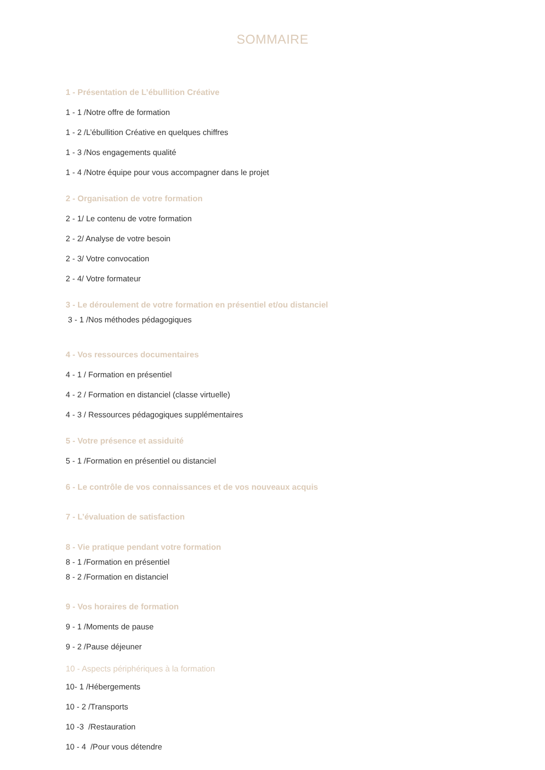SOMMAIRE
1 - Présentation de L’ébullition Créative
1 - 1 /Notre offre de formation
1 - 2 /L’ébullition Créative en quelques chiffres
1 - 3 /Nos engagements qualité
1 - 4 /Notre équipe pour vous accompagner dans le projet
2 - Organisation de votre formation
2 - 1/ Le contenu de votre formation
2 - 2/ Analyse de votre besoin
2 - 3/ Votre convocation
2 - 4/ Votre formateur
3 - Le déroulement de votre formation en présentiel et/ou distanciel
3 - 1 /Nos méthodes pédagogiques
4 - Vos ressources documentaires
4 - 1 / Formation en présentiel
4 - 2 / Formation en distanciel (classe virtuelle)
4 - 3 / Ressources pédagogiques supplémentaires
5 - Votre présence et assiduité
5 - 1 /Formation en présentiel ou distanciel
6 - Le contrôle de vos connaissances et de vos nouveaux acquis
7 - L’évaluation de satisfaction
8 - Vie pratique pendant votre formation
8 - 1 /Formation en présentiel
8 - 2 /Formation en distanciel
9 - Vos horaires de formation
9 - 1 /Moments de pause
9 - 2 /Pause déjeuner
10 - Aspects périphériques à la formation
10- 1 /Hébergements
10 - 2 /Transports
10 -3 /Restauration
10 - 4 /Pour vous détendre